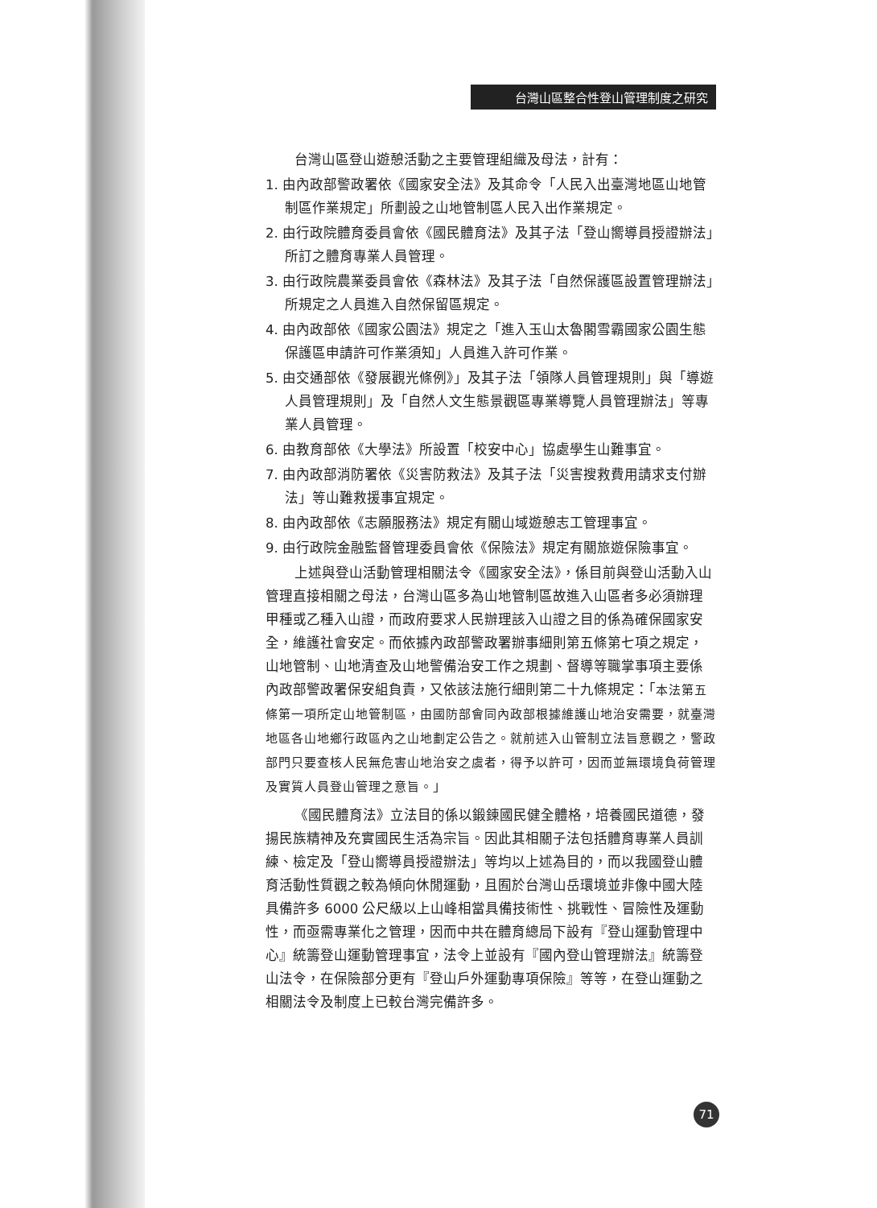台灣山區整合性登山管理制度之研究
台灣山區登山遊憩活動之主要管理組織及母法，計有：
1. 由內政部警政署依《國家安全法》及其命令「人民入出臺灣地區山地管制區作業規定」所劃設之山地管制區人民入出作業規定。
2. 由行政院體育委員會依《國民體育法》及其子法「登山嚮導員授證辦法」所訂之體育專業人員管理。
3. 由行政院農業委員會依《森林法》及其子法「自然保護區設置管理辦法」所規定之人員進入自然保留區規定。
4. 由內政部依《國家公園法》規定之「進入玉山太魯閣雪霸國家公園生態保護區申請許可作業須知」人員進入許可作業。
5. 由交通部依《發展觀光條例》」及其子法「領隊人員管理規則」與「導遊人員管理規則」及「自然人文生態景觀區專業導覽人員管理辦法」等專業人員管理。
6. 由教育部依《大學法》所設置「校安中心」協處學生山難事宜。
7. 由內政部消防署依《災害防救法》及其子法「災害搜救費用請求支付辦法」等山難救援事宜規定。
8. 由內政部依《志願服務法》規定有關山域遊憩志工管理事宜。
9. 由行政院金融監督管理委員會依《保險法》規定有關旅遊保險事宜。
上述與登山活動管理相關法令《國家安全法》，係目前與登山活動入山管理直接相關之母法，台灣山區多為山地管制區故進入山區者多必須辦理甲種或乙種入山證，而政府要求人民辦理該入山證之目的係為確保國家安全，維護社會安定。而依據內政部警政署辦事細則第五條第七項之規定，山地管制、山地清查及山地警備治安工作之規劃、督導等職掌事項主要係內政部警政署保安組負責，又依該法施行細則第二十九條規定：「本法第五條第一項所定山地管制區，由國防部會同內政部根據維護山地治安需要，就臺灣地區各山地鄉行政區內之山地劃定公告之。就前述入山管制立法旨意觀之，警政部門只要查核人民無危害山地治安之虞者，得予以許可，因而並無環境負荷管理及實質人員登山管理之意旨。」
《國民體育法》立法目的係以鍛鍊國民健全體格，培養國民道德，發揚民族精神及充實國民生活為宗旨。因此其相關子法包括體育專業人員訓練、檢定及「登山嚮導員授證辦法」等均以上述為目的，而以我國登山體育活動性質觀之較為傾向休閒運動，且囿於台灣山岳環境並非像中國大陸具備許多 6000 公尺級以上山峰相當具備技術性、挑戰性、冒險性及運動性，而亟需專業化之管理，因而中共在體育總局下設有『登山運動管理中心』統籌登山運動管理事宜，法令上並設有『國內登山管理辦法』統籌登山法令，在保險部分更有『登山戶外運動專項保險』等等，在登山運動之相關法令及制度上已較台灣完備許多。
71